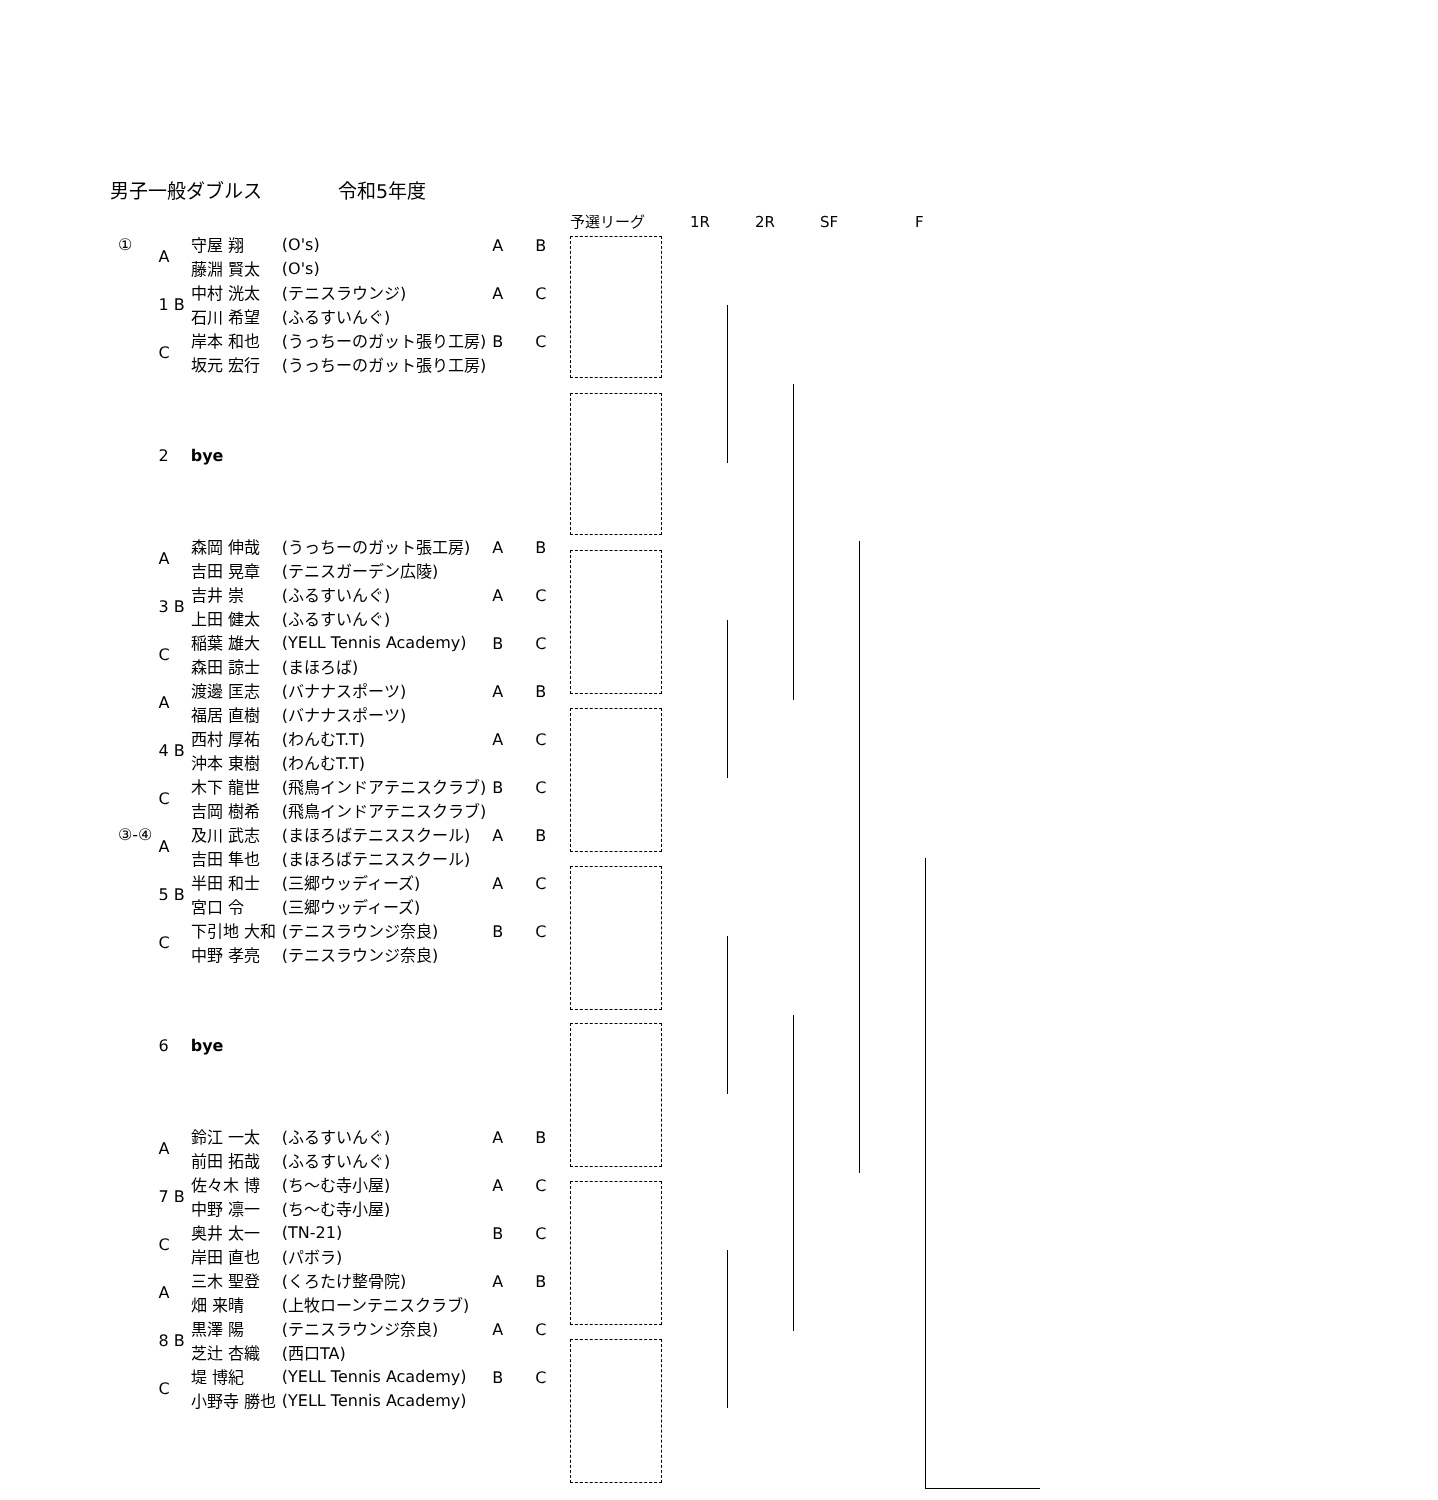男子一般ダブルス 令和5年度
予選リーグ 1R 2R SF F
| ① | A | 守屋 翔 | (O's) | A B |
| | | 藤淵 賢太 | (O's) | |
| | 1 B | 中村 洸太 | (テニスラウンジ) | A C |
| | | 石川 希望 | (ふるすいんぐ) | |
| | C | 岸本 和也 | (うっちーのガット張り工房) | B C |
| | | 坂元 宏行 | (うっちーのガット張り工房) | |
| | 2 | bye | | |
| | A | 森岡 伸哉 | (うっちーのガット張工房) | A B |
| | | 吉田 晃章 | (テニスガーデン広陵) | |
| | 3 B | 吉井 崇 | (ふるすいんぐ) | A C |
| | | 上田 健太 | (ふるすいんぐ) | |
| | C | 稲葉 雄大 | (YELL Tennis Academy) | B C |
| | | 森田 諒士 | (まほろば) | |
| | A | 渡邊 匡志 | (バナナスポーツ) | A B |
| | | 福居 直樹 | (バナナスポーツ) | |
| | 4 B | 西村 厚祐 | (わんむT.T) | A C |
| | | 沖本 東樹 | (わんむT.T) | |
| | C | 木下 龍世 | (飛鳥インドアテニスクラブ) | B C |
| | | 吉岡 樹希 | (飛鳥インドアテニスクラブ) | |
| ③-④ | A | 及川 武志 | (まほろばテニススクール) | A B |
| | | 吉田 隼也 | (まほろばテニススクール) | |
| | 5 B | 半田 和士 | (三郷ウッディーズ) | A C |
| | | 宮口 令 | (三郷ウッディーズ) | |
| | C | 下引地 大和 | (テニスラウンジ奈良) | B C |
| | | 中野 孝亮 | (テニスラウンジ奈良) | |
| | 6 | bye | | |
| | A | 鈴江 一太 | (ふるすいんぐ) | A B |
| | | 前田 拓哉 | (ふるすいんぐ) | |
| | 7 B | 佐々木 博 | (ち～む寺小屋) | A C |
| | | 中野 凛一 | (ち～む寺小屋) | |
| | C | 奥井 太一 | (TN-21) | B C |
| | | 岸田 直也 | (パボラ) | |
| | A | 三木 聖登 | (くろたけ整骨院) | A B |
| | | 畑 来晴 | (上牧ローンテニスクラブ) | |
| | 8 B | 黒澤 陽 | (テニスラウンジ奈良) | A C |
| | | 芝辻 杏織 | (西口TA) | |
| | C | 堤 博紀 | (YELL Tennis Academy) | B C |
| | | 小野寺 勝也 | (YELL Tennis Academy) | |